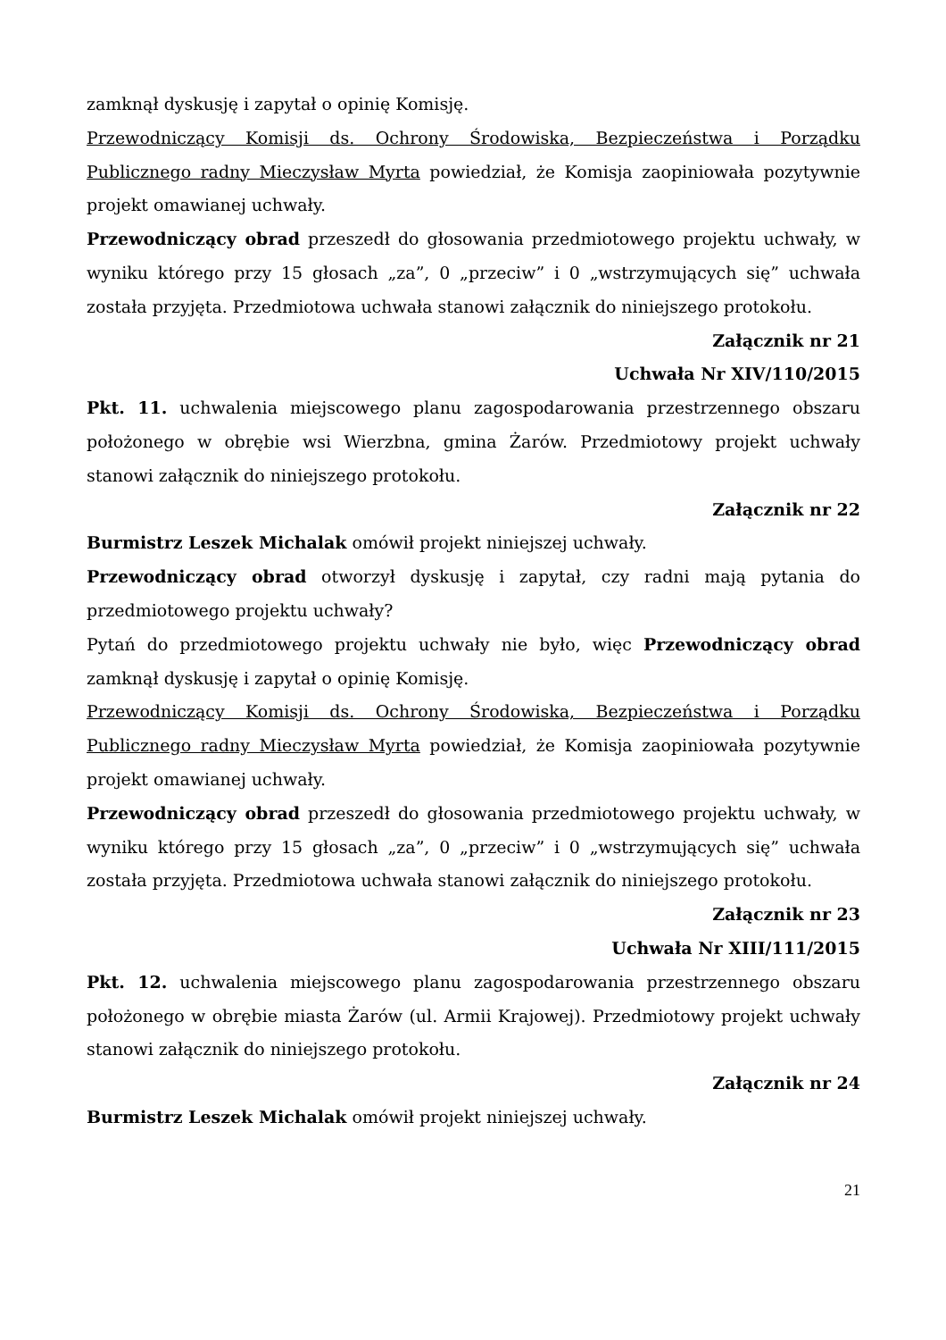zamknął dyskusję i zapytał o opinię Komisję.
Przewodniczący Komisji ds. Ochrony Środowiska, Bezpieczeństwa i Porządku Publicznego radny Mieczysław Myrta powiedział, że Komisja zaopiniowała pozytywnie projekt omawianej uchwały.
Przewodniczący obrad przeszedł do głosowania przedmiotowego projektu uchwały, w wyniku którego przy 15 głosach „za”, 0 „przeciw” i 0 „wstrzymujących się” uchwała została przyjęta. Przedmiotowa uchwała stanowi załącznik do niniejszego protokołu.
Załącznik nr 21
Uchwała Nr XIV/110/2015
Pkt. 11. uchwalenia miejscowego planu zagospodarowania przestrzennego obszaru położonego w obrębie wsi Wierzbna, gmina Żarów. Przedmiotowy projekt uchwały stanowi załącznik do niniejszego protokołu.
Załącznik nr 22
Burmistrz Leszek Michalak omówił projekt niniejszej uchwały.
Przewodniczący obrad otworzył dyskusję i zapytał, czy radni mają pytania do przedmiotowego projektu uchwały?
Pytań do przedmiotowego projektu uchwały nie było, więc Przewodniczący obrad zamknął dyskusję i zapytał o opinię Komisję.
Przewodniczący Komisji ds. Ochrony Środowiska, Bezpieczeństwa i Porządku Publicznego radny Mieczysław Myrta powiedział, że Komisja zaopiniowała pozytywnie projekt omawianej uchwały.
Przewodniczący obrad przeszedł do głosowania przedmiotowego projektu uchwały, w wyniku którego przy 15 głosach „za”, 0 „przeciw” i 0 „wstrzymujących się” uchwała została przyjęta. Przedmiotowa uchwała stanowi załącznik do niniejszego protokołu.
Załącznik nr 23
Uchwała Nr XIII/111/2015
Pkt. 12. uchwalenia miejscowego planu zagospodarowania przestrzennego obszaru położonego w obrębie miasta Żarów (ul. Armii Krajowej). Przedmiotowy projekt uchwały stanowi załącznik do niniejszego protokołu.
Załącznik nr 24
Burmistrz Leszek Michalak omówił projekt niniejszej uchwały.
21